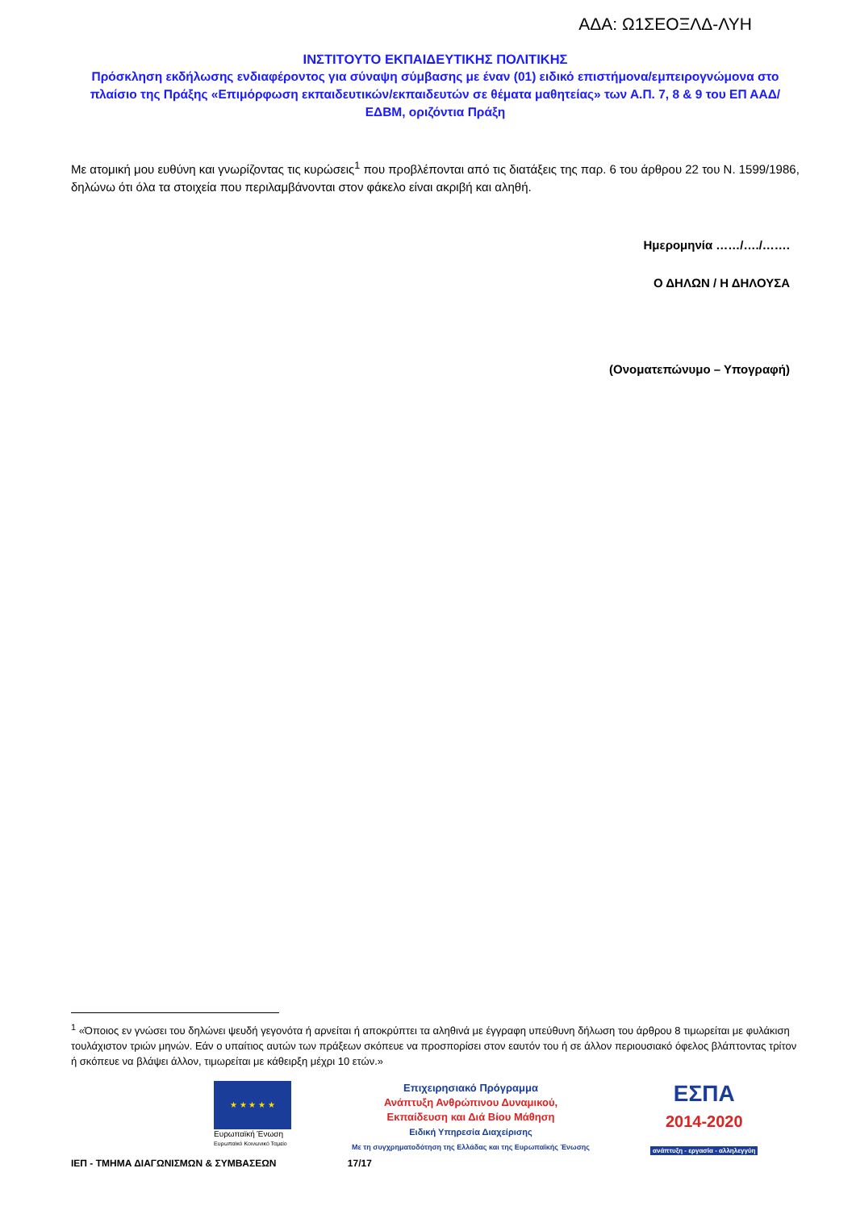ΑΔΑ: Ω1ΣΕΟΞΛΔ-ΛΥΗ
ΙΝΣΤΙΤΟΥΤΟ ΕΚΠΑΙΔΕΥΤΙΚΗΣ ΠΟΛΙΤΙΚΗΣ
Πρόσκληση εκδήλωσης ενδιαφέροντος για σύναψη σύμβασης με έναν (01) ειδικό επιστήμονα/εμπειρογνώμονα στο πλαίσιο της Πράξης «Επιμόρφωση εκπαιδευτικών/εκπαιδευτών σε θέματα μαθητείας» των Α.Π. 7, 8 & 9 του ΕΠ ΑΑΔ/ΕΔΒΜ, οριζόντια Πράξη
Με ατομική μου ευθύνη και γνωρίζοντας τις κυρώσεις<sup>1</sup> που προβλέπονται από τις διατάξεις της παρ. 6 του άρθρου 22 του Ν. 1599/1986, δηλώνω ότι όλα τα στοιχεία που περιλαμβάνονται στον φάκελο είναι ακριβή και αληθή.
Ημερομηνία ……/…./…….
Ο ΔΗΛΩΝ / Η ΔΗΛΟΥΣΑ
(Ονοματεπώνυμο – Υπογραφή)
<sup>1</sup> «Όποιος εν γνώσει του δηλώνει ψευδή γεγονότα ή αρνείται ή αποκρύπτει τα αληθινά με έγγραφη υπεύθυνη δήλωση του άρθρου 8 τιμωρείται με φυλάκιση τουλάχιστον τριών μηνών. Εάν ο υπαίτιος αυτών των πράξεων σκόπευε να προσπορίσει στον εαυτόν του ή σε άλλον περιουσιακό όφελος βλάπτοντας τρίτον ή σκόπευε να βλάψει άλλον, τιμωρείται με κάθειρξη μέχρι 10 ετών.»
★ ★ ★ ★ ★
Ευρωπαϊκή Ένωση
Ευρωπαϊκό Κοινωνικό Ταμείο
Επιχειρησιακό Πρόγραμμα
Ανάπτυξη Ανθρώπινου Δυναμικού,
Εκπαίδευση και Διά Βίου Μάθηση
Ειδική Υπηρεσία Διαχείρισης
Με τη συγχρηματοδότηση της Ελλάδας και της Ευρωπαϊκής Ένωσης
ΕΣΠΑ
2014-2020
ανάπτυξη - εργασία - αλληλεγγύη
ΙΕΠ - ΤΜΗΜΑ ΔΙΑΓΩΝΙΣΜΩΝ & ΣΥΜΒΑΣΕΩΝ 17/17